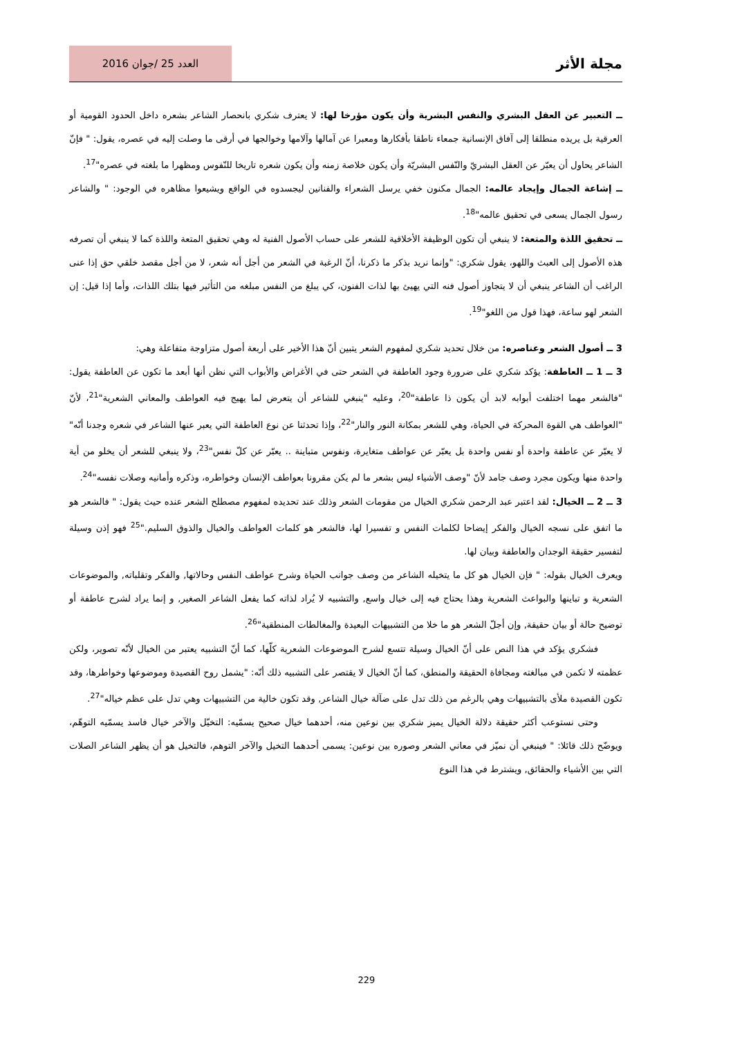مجلة الأثر
العدد 25 /جوان 2016
ــ التعبير عن العقل البشري والنفس البشرية وأن يكون مؤرخا لها: لا يعترف شكري بانحصار الشاعر بشعره داخل الحدود القومية أو العرقية بل يريده منطلقا إلى آفاق الإنسانية جمعاء ناطقا بأفكارها ومعبرا عن آمالها وآلامها وخوالجها في أرقى ما وصلت إليه في عصره، يقول: " فإنّ الشاعر يحاول أن يعبّر عن العقل البشريّ والنّفس البشريّة وأن يكون خلاصة زمنه وأن يكون شعره تاريخا للنّفوس ومظهرا ما بلغته في عصره"<sup>17</sup>.
ــ إشاعة الجمال وإيجاد عالمه: الجمال مكنون خفي يرسل الشعراء والفنانين ليجسدوه في الواقع ويشيعوا مظاهره في الوجود: " والشاعر رسول الجمال يسعى في تحقيق عالمه"<sup>18</sup>.
ــ تحقيق اللذة والمتعة: لا ينبغي أن تكون الوظيفة الأخلاقية للشعر على حساب الأصول الفنية له وهي تحقيق المتعة واللذة كما لا ينبغي أن تصرفه هذه الأصول إلى العبث واللهو، يقول شكري: "وإنما نريد بذكر ما ذكرنا، أنّ الرغبة في الشعر من أجل أنه شعر، لا من أجل مقصد خلقي حق إذا عنى الراغب أن الشاعر ينبغي أن لا يتجاوز أصول فنه التي يهيئ بها لذات الفنون، كي يبلغ من النفس مبلغه من التأثير فيها بتلك اللذات، وأما إذا قيل: إن الشعر لهو ساعة، فهذا قول من اللغو"<sup>19</sup>.
3 ــ أصول الشعر وعناصره: من خلال تحديد شكري لمفهوم الشعر يتبين أنّ هذا الأخير على أربعة أصول متزاوجة متفاعلة وهي:
3 ــ 1 ــ العاطفة: يؤكد شكري على ضرورة وجود العاطفة في الشعر حتى في الأغراض والأبواب التي نظن أنها أبعد ما تكون عن العاطفة يقول: "فالشعر مهما اختلفت أبوابه لابد أن يكون ذا عاطفة"<sup>20</sup>، وعليه "ينبغي للشاعر أن يتعرض لما يهيج فيه العواطف والمعاني الشعرية"<sup>21</sup>، لأنّ "العواطف هي القوة المحركة في الحياة، وهي للشعر بمكانة النور والنار"<sup>22</sup>، وإذا تحدثنا عن نوع العاطفة التي يعبر عنها الشاعر في شعره وجدنا أنّه" لا يعبّر عن عاطفة واحدة أو نفس واحدة بل يعبّر عن عواطف متغايرة، ونفوس متباينة .. يعبّر عن كلّ نفس"<sup>23</sup>، ولا ينبغي للشعر أن يخلو من أية واحدة منها ويكون مجرد وصف جامد لأنّ "وصف الأشياء ليس بشعر ما لم يكن مقرونا بعواطف الإنسان وخواطره، وذكره وأمانيه وصلات نفسه"<sup>24</sup>.
3 ــ 2 ــ الخيال: لقد اعتبر عبد الرحمن شكري الخيال من مقومات الشعر وذلك عند تحديده لمفهوم مصطلح الشعر عنده حيث يقول: " فالشعر هو ما اتفق على نسجه الخيال والفكر إيضاحا لكلمات النفس و تفسيرا لها، فالشعر هو كلمات العواطف والخيال والذوق السليم."<sup>25</sup> فهو إذن وسيلة لتفسير حقيقة الوجدان والعاطفة وبيان لها.
ويعرف الخيال بقوله: " فإن الخيال هو كل ما يتخيله الشاعر من وصف جوانب الحياة وشرح عواطف النفس وحالاتها, والفكر وتقلباته, والموضوعات الشعرية و تباينها والبواعث الشعرية وهذا يحتاج فيه إلى خيال واسع, والتشبيه لا يُراد لذاته كما يفعل الشاعر الصغير, و إنما يراد لشرح عاطفة أو توضيح حالة أو بيان حقيقة, وإن أجلّ الشعر هو ما خلا من التشبيهات البعيدة والمغالطات المنطقية"<sup>26</sup>.
فشكري يؤكد في هذا النص على أنّ الخيال وسيلة تتسع لشرح الموضوعات الشعرية كلّها، كما أنّ التشبيه يعتبر من الخيال لأنّه تصوير، ولكن عظمته لا تكمن في مبالغته ومجافاة الحقيقة والمنطق، كما أنّ الخيال لا يقتصر على التشبيه ذلك أنّه: "يشمل روح القصيدة وموضوعها وخواطرها، وقد تكون القصيدة ملأى بالتشبيهات وهي بالرغم من ذلك تدل على ضآلة خيال الشاعر, وقد تكون خالية من التشبيهات وهي تدل على عظم خياله"<sup>27</sup>.
وحتى نستوعب أكثر حقيقة دلالة الخيال يميز شكري بين نوعين منه، أحدهما خيال صحيح يسمّيه: التخيّل والآخر خيال فاسد يسمّيه التوهّم، ويوضّح ذلك قائلا: " فينبغي أن نميّز في معاني الشعر وصوره بين نوعين: يسمى أحدهما التخيل والآخر التوهم، فالتخيل هو أن يظهر الشاعر الصلات التي بين الأشياء والحقائق, ويشترط في هذا النوع
229